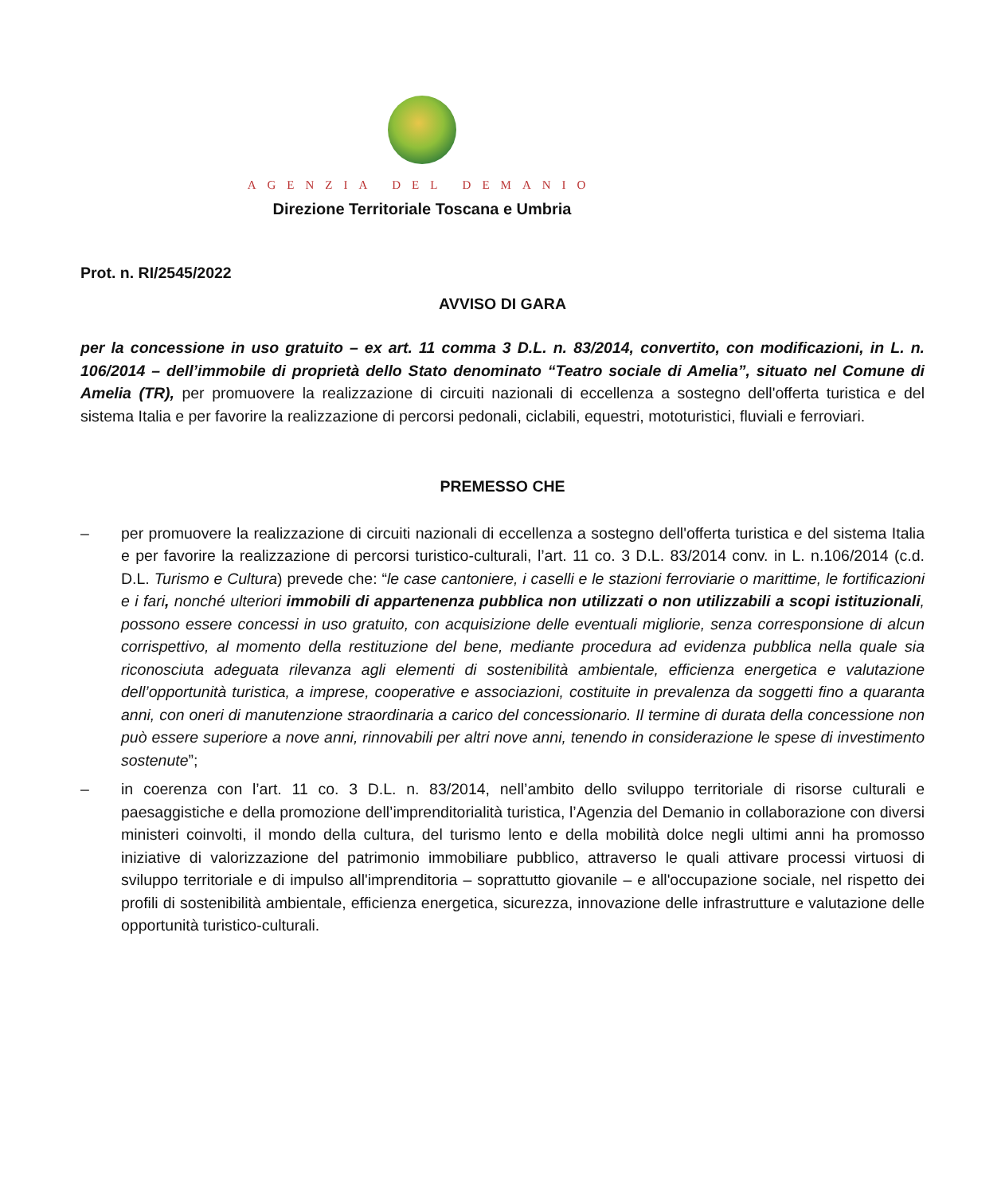AGENZIA DEL DEMANIO
Direzione Territoriale Toscana e Umbria
Prot. n. RI/2545/2022
AVVISO DI GARA
per la concessione in uso gratuito – ex art. 11 comma 3 D.L. n. 83/2014, convertito, con modificazioni, in L. n. 106/2014 – dell’immobile di proprietà dello Stato denominato “Teatro sociale di Amelia”, situato nel Comune di Amelia (TR), per promuovere la realizzazione di circuiti nazionali di eccellenza a sostegno dell'offerta turistica e del sistema Italia e per favorire la realizzazione di percorsi pedonali, ciclabili, equestri, mototuristici, fluviali e ferroviari.
PREMESSO CHE
– per promuovere la realizzazione di circuiti nazionali di eccellenza a sostegno dell'offerta turistica e del sistema Italia e per favorire la realizzazione di percorsi turistico-culturali, l’art. 11 co. 3 D.L. 83/2014 conv. in L. n.106/2014 (c.d. D.L. Turismo e Cultura) prevede che: “le case cantoniere, i caselli e le stazioni ferroviarie o marittime, le fortificazioni e i fari, nonché ulteriori immobili di appartenenza pubblica non utilizzati o non utilizzabili a scopi istituzionali, possono essere concessi in uso gratuito, con acquisizione delle eventuali migliorie, senza corresponsione di alcun corrispettivo, al momento della restituzione del bene, mediante procedura ad evidenza pubblica nella quale sia riconosciuta adeguata rilevanza agli elementi di sostenibilità ambientale, efficienza energetica e valutazione dell’opportunità turistica, a imprese, cooperative e associazioni, costituite in prevalenza da soggetti fino a quaranta anni, con oneri di manutenzione straordinaria a carico del concessionario. Il termine di durata della concessione non può essere superiore a nove anni, rinnovabili per altri nove anni, tenendo in considerazione le spese di investimento sostenute”;
– in coerenza con l’art. 11 co. 3 D.L. n. 83/2014, nell’ambito dello sviluppo territoriale di risorse culturali e paesaggistiche e della promozione dell’imprenditorialità turistica, l’Agenzia del Demanio in collaborazione con diversi ministeri coinvolti, il mondo della cultura, del turismo lento e della mobilità dolce negli ultimi anni ha promosso iniziative di valorizzazione del patrimonio immobiliare pubblico, attraverso le quali attivare processi virtuosi di sviluppo territoriale e di impulso all'imprenditoria – soprattutto giovanile – e all'occupazione sociale, nel rispetto dei profili di sostenibilità ambientale, efficienza energetica, sicurezza, innovazione delle infrastrutture e valutazione delle opportunità turistico-culturali.